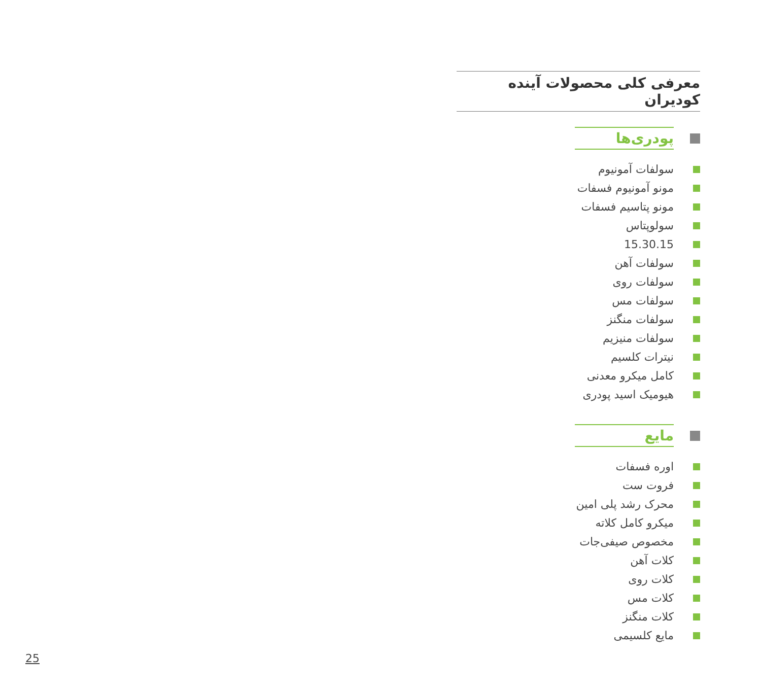معرفی کلی محصولات آینده کودیران
پودری‌ها
سولفات آمونیوم
مونو آمونیوم فسفات
مونو پتاسیم فسفات
سولوپتاس
15.30.15
سولفات آهن
سولفات روی
سولفات مس
سولفات منگنز
سولفات منیزیم
نیترات کلسیم
کامل میکرو معدنی
هیومیک اسید پودری
مایع
اوره فسفات
فروت ست
محرک رشد پلی امین
میکرو کامل کلاته
مخصوص صیفی‌جات
کلات آهن
کلات روی
کلات مس
کلات منگنز
مایع کلسیمی
25